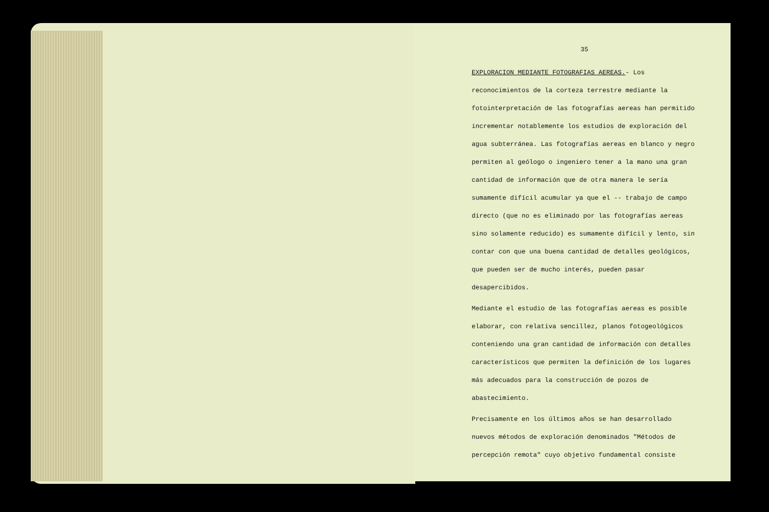35
EXPLORACION MEDIANTE FOTOGRAFIAS AEREAS.- Los reconocimientos de la corteza terrestre mediante la fotointerpretación de las fotografías aereas han permitido incrementar notablemente los estudios de exploración del agua subterránea. Las fotografías aereas en blanco y negro permiten al geólogo o ingeniero tener a la mano una gran cantidad de información que de otra manera le sería sumamente difícil acumular ya que el -- trabajo de campo directo (que no es eliminado por las fotografías aereas sino solamente reducido) es sumamente difícil y lento, sin contar con que una buena cantidad de detalles geológicos, que pueden ser de mucho interés, pueden pasar desapercibidos.
Mediante el estudio de las fotografías aereas es posible elaborar, con relativa sencillez, planos fotogeológicos conteniendo una gran cantidad de información con detalles característicos que permiten la definición de los lugares más adecuados para la construcción de pozos de abastecimiento.
Precisamente en los últimos años se han desarrollado nuevos métodos de exploración denominados "Métodos de percepción remota" cuyo objetivo fundamental consiste